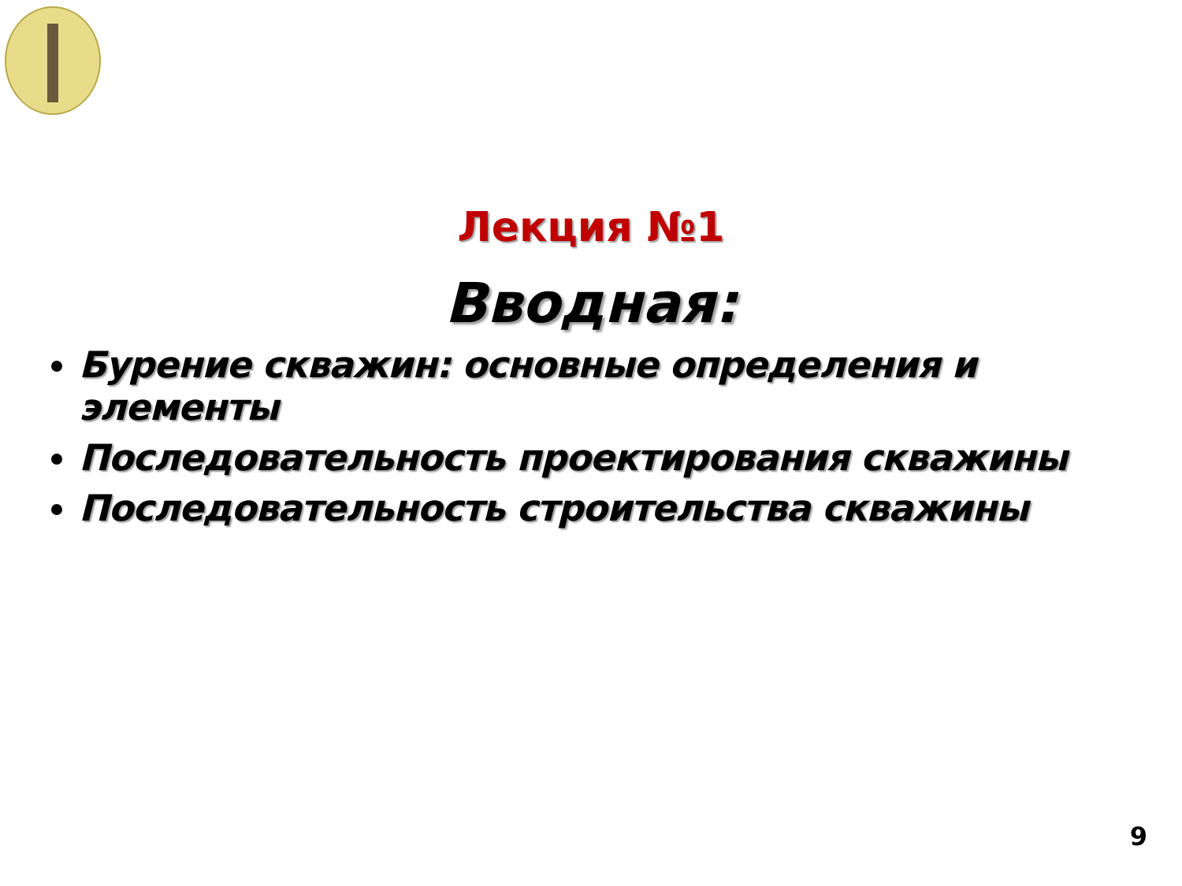Лекция №1
Вводная:
Бурение скважин: основные определения и элементы
Последовательность проектирования скважины
Последовательность строительства скважины
9